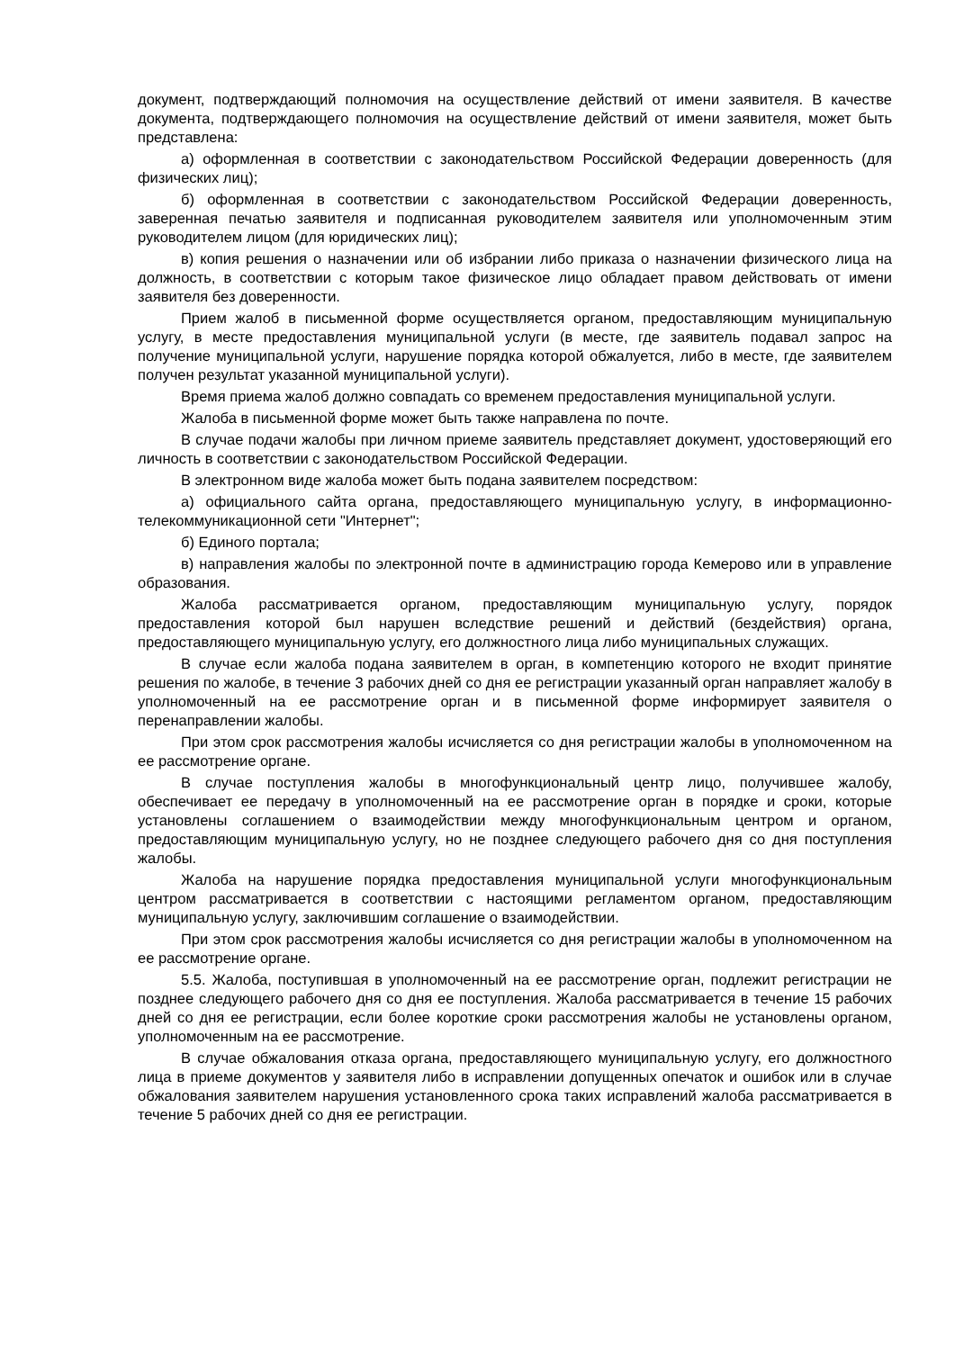документ, подтверждающий полномочия на осуществление действий от имени заявителя. В качестве документа, подтверждающего полномочия на осуществление действий от имени заявителя, может быть представлена:
а) оформленная в соответствии с законодательством Российской Федерации доверенность (для физических лиц);
б) оформленная в соответствии с законодательством Российской Федерации доверенность, заверенная печатью заявителя и подписанная руководителем заявителя или уполномоченным этим руководителем лицом (для юридических лиц);
в) копия решения о назначении или об избрании либо приказа о назначении физического лица на должность, в соответствии с которым такое физическое лицо обладает правом действовать от имени заявителя без доверенности.
Прием жалоб в письменной форме осуществляется органом, предоставляющим муниципальную услугу, в месте предоставления муниципальной услуги (в месте, где заявитель подавал запрос на получение муниципальной услуги, нарушение порядка которой обжалуется, либо в месте, где заявителем получен результат указанной муниципальной услуги).
Время приема жалоб должно совпадать со временем предоставления муниципальной услуги.
Жалоба в письменной форме может быть также направлена по почте.
В случае подачи жалобы при личном приеме заявитель представляет документ, удостоверяющий его личность в соответствии с законодательством Российской Федерации.
В электронном виде жалоба может быть подана заявителем посредством:
а) официального сайта органа, предоставляющего муниципальную услугу, в информационно-телекоммуникационной сети "Интернет";
б) Единого портала;
в) направления жалобы по электронной почте в администрацию города Кемерово или в управление образования.
Жалоба рассматривается органом, предоставляющим муниципальную услугу, порядок предоставления которой был нарушен вследствие решений и действий (бездействия) органа, предоставляющего муниципальную услугу, его должностного лица либо муниципальных служащих.
В случае если жалоба подана заявителем в орган, в компетенцию которого не входит принятие решения по жалобе, в течение 3 рабочих дней со дня ее регистрации указанный орган направляет жалобу в уполномоченный на ее рассмотрение орган и в письменной форме информирует заявителя о перенаправлении жалобы.
При этом срок рассмотрения жалобы исчисляется со дня регистрации жалобы в уполномоченном на ее рассмотрение органе.
В случае поступления жалобы в многофункциональный центр лицо, получившее жалобу, обеспечивает ее передачу в уполномоченный на ее рассмотрение орган в порядке и сроки, которые установлены соглашением о взаимодействии между многофункциональным центром и органом, предоставляющим муниципальную услугу, но не позднее следующего рабочего дня со дня поступления жалобы.
Жалоба на нарушение порядка предоставления муниципальной услуги многофункциональным центром рассматривается в соответствии с настоящими регламентом органом, предоставляющим муниципальную услугу, заключившим соглашение о взаимодействии.
При этом срок рассмотрения жалобы исчисляется со дня регистрации жалобы в уполномоченном на ее рассмотрение органе.
5.5. Жалоба, поступившая в уполномоченный на ее рассмотрение орган, подлежит регистрации не позднее следующего рабочего дня со дня ее поступления. Жалоба рассматривается в течение 15 рабочих дней со дня ее регистрации, если более короткие сроки рассмотрения жалобы не установлены органом, уполномоченным на ее рассмотрение.
В случае обжалования отказа органа, предоставляющего муниципальную услугу, его должностного лица в приеме документов у заявителя либо в исправлении допущенных опечаток и ошибок или в случае обжалования заявителем нарушения установленного срока таких исправлений жалоба рассматривается в течение 5 рабочих дней со дня ее регистрации.